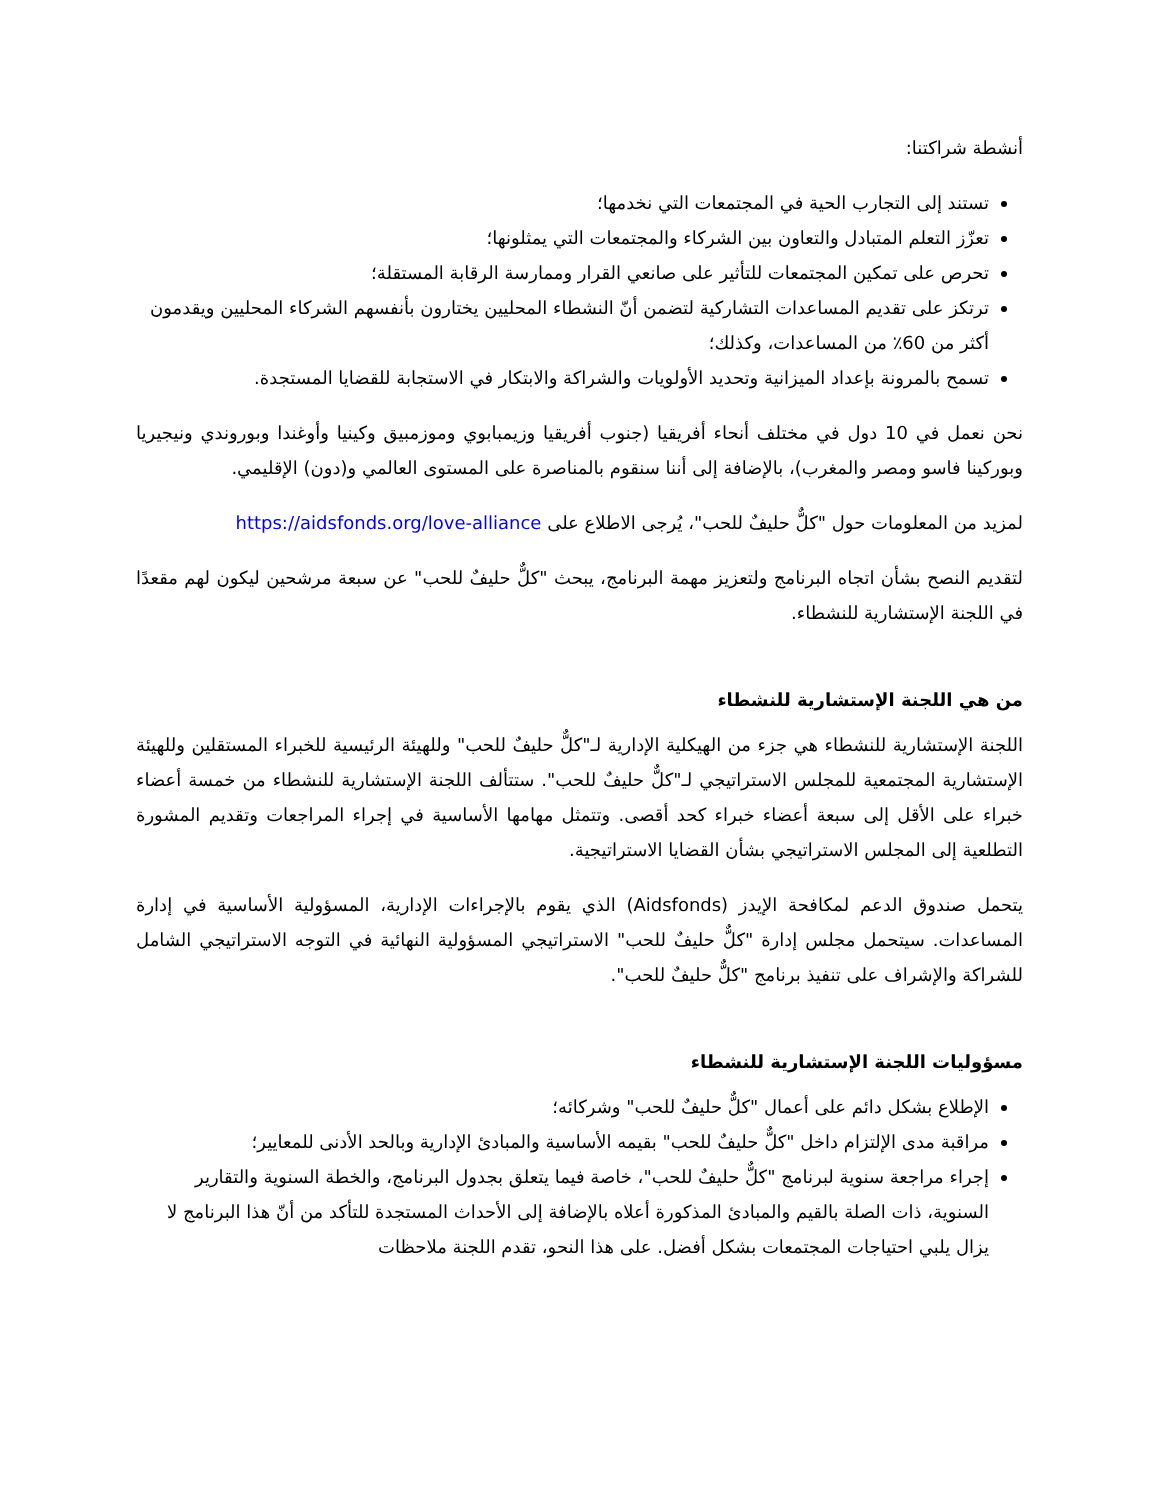أنشطة شراكتنا:
تستند إلى التجارب الحية في المجتمعات التي نخدمها؛
تعزّز التعلم المتبادل والتعاون بين الشركاء والمجتمعات التي يمثلونها؛
تحرص على تمكين المجتمعات للتأثير على صانعي القرار وممارسة الرقابة المستقلة؛
ترتكز على تقديم المساعدات التشاركية لتضمن أنّ النشطاء المحليين يختارون بأنفسهم الشركاء المحليين ويقدمون أكثر من 60٪ من المساعدات، وكذلك؛
تسمح بالمرونة بإعداد الميزانية وتحديد الأولويات والشراكة والابتكار في الاستجابة للقضايا المستجدة.
نحن نعمل في 10 دول في مختلف أنحاء أفريقيا (جنوب أفريقيا وزيمبابوي وموزمبيق وكينيا وأوغندا وبوروندي ونيجيريا وبوركينا فاسو ومصر والمغرب)، بالإضافة إلى أننا سنقوم بالمناصرة على المستوى العالمي و(دون) الإقليمي.
لمزيد من المعلومات حول "كلٌّ حليفٌ للحب"، يُرجى الاطلاع على https://aidsfonds.org/love-alliance
لتقديم النصح بشأن اتجاه البرنامج ولتعزيز مهمة البرنامج، يبحث "كلٌّ حليفٌ للحب" عن سبعة مرشحين ليكون لهم مقعدًا في اللجنة الإستشارية للنشطاء.
من هي اللجنة الإستشارية للنشطاء
اللجنة الإستشارية للنشطاء هي جزء من الهيكلية الإدارية لـ"كلٌّ حليفٌ للحب" وللهيئة الرئيسية للخبراء المستقلين وللهيئة الإستشارية المجتمعية للمجلس الاستراتيجي لـ"كلٌّ حليفٌ للحب". ستتألف اللجنة الإستشارية للنشطاء من خمسة أعضاء خبراء على الأقل إلى سبعة أعضاء خبراء كحد أقصى. وتتمثل مهامها الأساسية في إجراء المراجعات وتقديم المشورة التطلعية إلى المجلس الاستراتيجي بشأن القضايا الاستراتيجية.
يتحمل صندوق الدعم لمكافحة الإيدز (Aidsfonds) الذي يقوم بالإجراءات الإدارية، المسؤولية الأساسية في إدارة المساعدات. سيتحمل مجلس إدارة "كلٌّ حليفٌ للحب" الاستراتيجي المسؤولية النهائية في التوجه الاستراتيجي الشامل للشراكة والإشراف على تنفيذ برنامج "كلٌّ حليفٌ للحب".
مسؤوليات اللجنة الإستشارية للنشطاء
الإطلاع بشكل دائم على أعمال "كلٌّ حليفٌ للحب" وشركائه؛
مراقبة مدى الإلتزام داخل "كلٌّ حليفٌ للحب" بقيمه الأساسية والمبادئ الإدارية وبالحد الأدنى للمعايير؛
إجراء مراجعة سنوية لبرنامج "كلٌّ حليفٌ للحب"، خاصة فيما يتعلق بجدول البرنامج، والخطة السنوية والتقارير السنوية، ذات الصلة بالقيم والمبادئ المذكورة أعلاه بالإضافة إلى الأحداث المستجدة للتأكد من أنّ هذا البرنامج لا يزال يلبي احتياجات المجتمعات بشكل أفضل. على هذا النحو، تقدم اللجنة ملاحظات